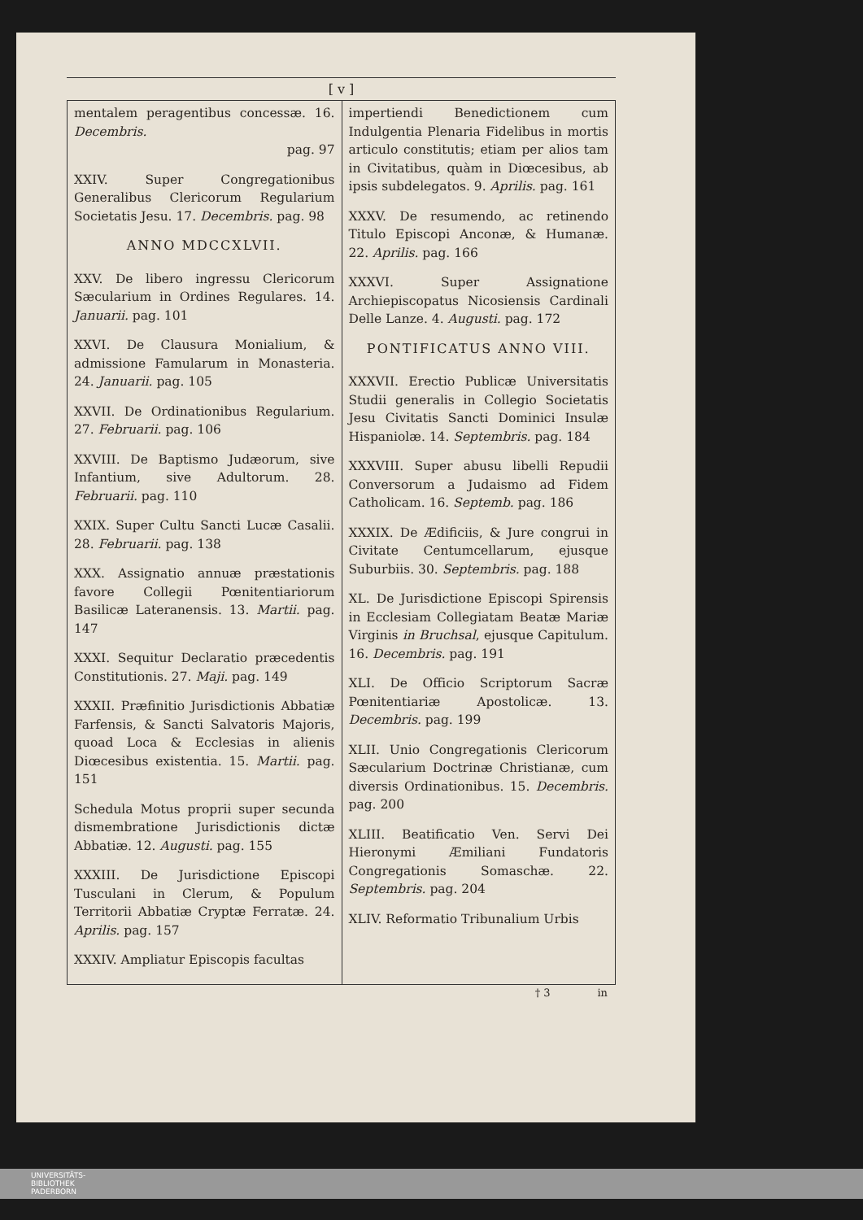[ v ]
mentalem peragentibus concessæ. 16. Decembris.
pag. 97
XXIV. Super Congregationibus Generalibus Clericorum Regularium Societatis Jesu. 17. Decembris. pag. 98
ANNO MDCCXLVII.
XXV. De libero ingressu Clericorum Sæcularium in Ordines Regulares. 14. Januarii. pag. 101
XXVI. De Clausura Monialium, & admissione Famularum in Monasteria. 24. Januarii. pag. 105
XXVII. De Ordinationibus Regularium. 27. Februarii. pag. 106
XXVIII. De Baptismo Judæorum, sive Infantium, sive Adultorum. 28. Februarii. pag. 110
XXIX. Super Cultu Sancti Lucæ Casalii. 28. Februarii. pag. 138
XXX. Assignatio annuæ præstationis favore Collegii Pœnitentiariorum Basilicæ Lateranensis. 13. Martii. pag. 147
XXXI. Sequitur Declaratio præcedentis Constitutionis. 27. Maji. pag. 149
XXXII. Præfinitio Jurisdictionis Abbatiæ Farfensis, & Sancti Salvatoris Majoris, quoad Loca & Ecclesias in alienis Diœcesibus existentia. 15. Martii. pag. 151
Schedula Motus proprii super secunda dismembratione Jurisdictionis dictæ Abbatiæ. 12. Augusti. pag. 155
XXXIII. De Jurisdictione Episcopi Tusculani in Clerum, & Populum Territorii Abbatiæ Cryptæ Ferratæ. 24. Aprilis. pag. 157
XXXIV. Ampliatur Episcopis facultas
impertiendi Benedictionem cum Indulgentia Plenaria Fidelibus in mortis articulo constitutis; etiam per alios tam in Civitatibus, quàm in Diœcesibus, ab ipsis subdelegatos. 9. Aprilis. pag. 161
XXXV. De resumendo, ac retinendo Titulo Episcopi Anconæ, & Humanæ. 22. Aprilis. pag. 166
XXXVI. Super Assignatione Archiepiscopatus Nicosiensis Cardinali Delle Lanze. 4. Augusti. pag. 172
PONTIFICATUS ANNO VIII.
XXXVII. Erectio Publicæ Universitatis Studii generalis in Collegio Societatis Jesu Civitatis Sancti Dominici Insulæ Hispaniolæ. 14. Septembris. pag. 184
XXXVIII. Super abusu libelli Repudii Conversorum a Judaismo ad Fidem Catholicam. 16. Septemb. pag. 186
XXXIX. De Ædificiis, & Jure congrui in Civitate Centumcellarum, ejusque Suburbiis. 30. Septembris. pag. 188
XL. De Jurisdictione Episcopi Spirensis in Ecclesiam Collegiatam Beatæ Mariæ Virginis in Bruchsal, ejusque Capitulum. 16. Decembris. pag. 191
XLI. De Officio Scriptorum Sacræ Pœnitentiariæ Apostolicæ. 13. Decembris. pag. 199
XLII. Unio Congregationis Clericorum Sæcularium Doctrinæ Christianæ, cum diversis Ordinationibus. 15. Decembris. pag. 200
XLIII. Beatificatio Ven. Servi Dei Hieronymi Æmiliani Fundatoris Congregationis Somaschæ. 22. Septembris. pag. 204
XLIV. Reformatio Tribunalium Urbis
† 3 in
UNIVERSITÄTS-
BIBLIOTHEK
PADERBORN